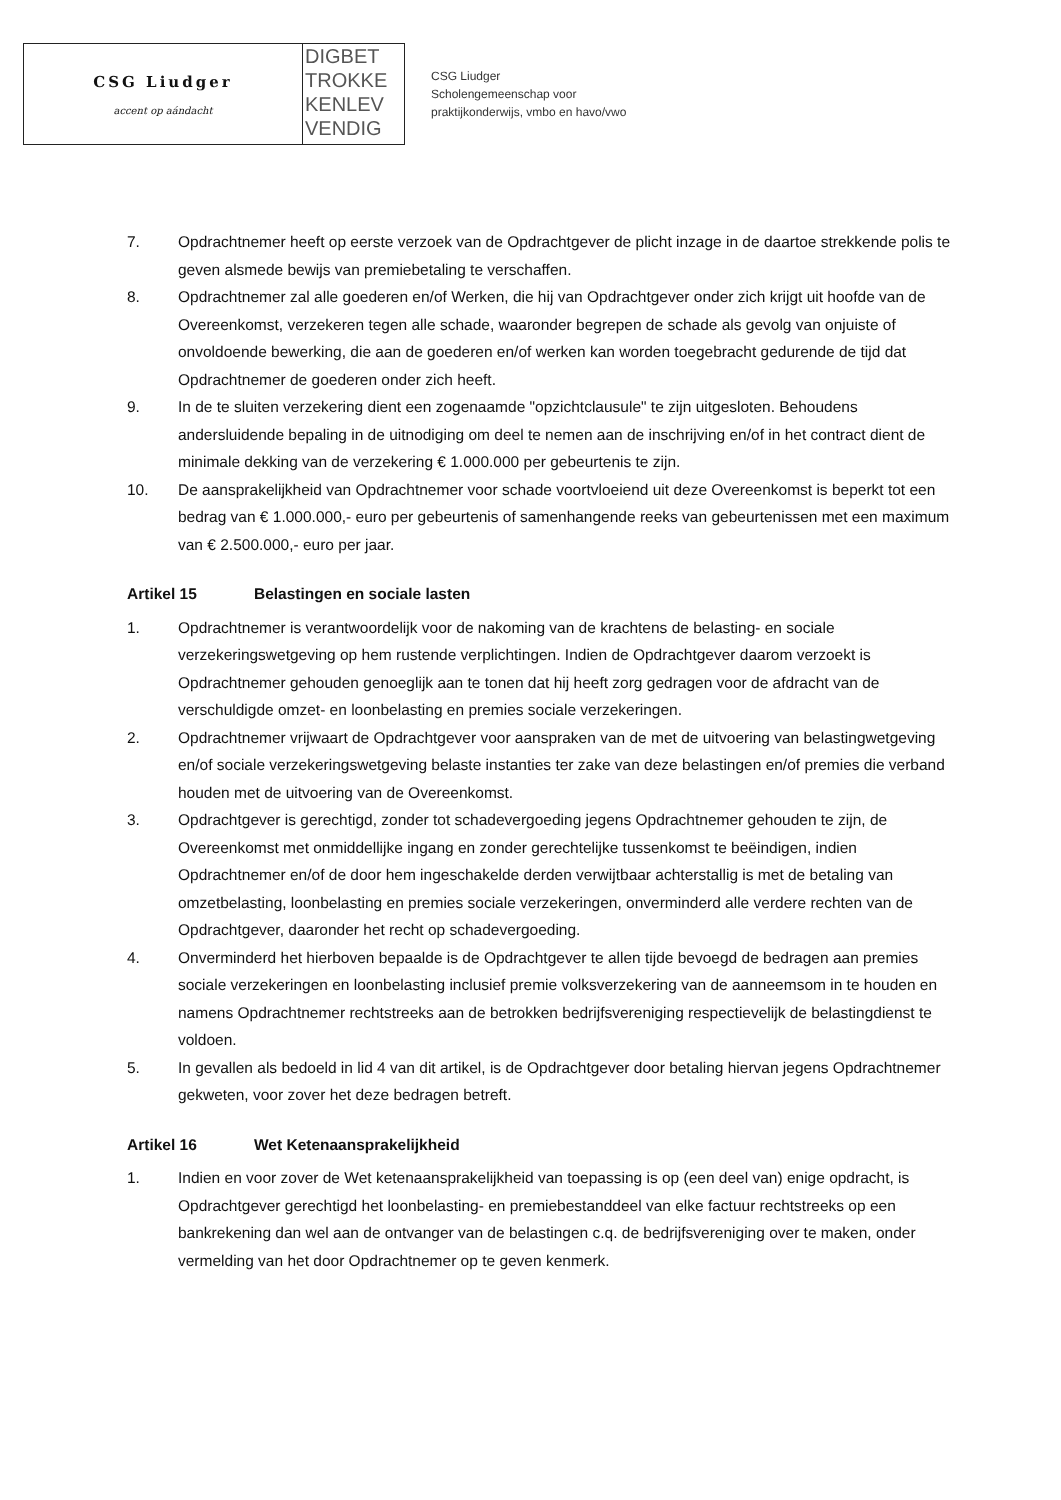CSG Liudger
accent op aándacht
DIGBET
TROKKE
KENLEV
VENDIG
CSG Liudger
Scholengemeenschap voor
praktijkonderwijs, vmbo en havo/vwo
7. Opdrachtnemer heeft op eerste verzoek van de Opdrachtgever de plicht inzage in de daartoe strekkende polis te geven alsmede bewijs van premiebetaling te verschaffen.
8. Opdrachtnemer zal alle goederen en/of Werken, die hij van Opdrachtgever onder zich krijgt uit hoofde van de Overeenkomst, verzekeren tegen alle schade, waaronder begrepen de schade als gevolg van onjuiste of onvoldoende bewerking, die aan de goederen en/of werken kan worden toegebracht gedurende de tijd dat Opdrachtnemer de goederen onder zich heeft.
9. In de te sluiten verzekering dient een zogenaamde "opzichtclausule" te zijn uitgesloten. Behoudens andersluidende bepaling in de uitnodiging om deel te nemen aan de inschrijving en/of in het contract dient de minimale dekking van de verzekering € 1.000.000 per gebeurtenis te zijn.
10. De aansprakelijkheid van Opdrachtnemer voor schade voortvloeiend uit deze Overeenkomst is beperkt tot een bedrag van € 1.000.000,- euro per gebeurtenis of samenhangende reeks van gebeurtenissen met een maximum van € 2.500.000,- euro per jaar.
Artikel 15 Belastingen en sociale lasten
1. Opdrachtnemer is verantwoordelijk voor de nakoming van de krachtens de belasting- en sociale verzekeringswetgeving op hem rustende verplichtingen. Indien de Opdrachtgever daarom verzoekt is Opdrachtnemer gehouden genoeglijk aan te tonen dat hij heeft zorg gedragen voor de afdracht van de verschuldigde omzet- en loonbelasting en premies sociale verzekeringen.
2. Opdrachtnemer vrijwaart de Opdrachtgever voor aanspraken van de met de uitvoering van belastingwetgeving en/of sociale verzekeringswetgeving belaste instanties ter zake van deze belastingen en/of premies die verband houden met de uitvoering van de Overeenkomst.
3. Opdrachtgever is gerechtigd, zonder tot schadevergoeding jegens Opdrachtnemer gehouden te zijn, de Overeenkomst met onmiddellijke ingang en zonder gerechtelijke tussenkomst te beëindigen, indien Opdrachtnemer en/of de door hem ingeschakelde derden verwijtbaar achterstallig is met de betaling van omzetbelasting, loonbelasting en premies sociale verzekeringen, onverminderd alle verdere rechten van de Opdrachtgever, daaronder het recht op schadevergoeding.
4. Onverminderd het hierboven bepaalde is de Opdrachtgever te allen tijde bevoegd de bedragen aan premies sociale verzekeringen en loonbelasting inclusief premie volksverzekering van de aanneemsom in te houden en namens Opdrachtnemer rechtstreeks aan de betrokken bedrijfsvereniging respectievelijk de belastingdienst te voldoen.
5. In gevallen als bedoeld in lid 4 van dit artikel, is de Opdrachtgever door betaling hiervan jegens Opdrachtnemer gekweten, voor zover het deze bedragen betreft.
Artikel 16 Wet Ketenaansprakelijkheid
1. Indien en voor zover de Wet ketenaansprakelijkheid van toepassing is op (een deel van) enige opdracht, is Opdrachtgever gerechtigd het loonbelasting- en premiebestanddeel van elke factuur rechtstreeks op een bankrekening dan wel aan de ontvanger van de belastingen c.q. de bedrijfsvereniging over te maken, onder vermelding van het door Opdrachtnemer op te geven kenmerk.